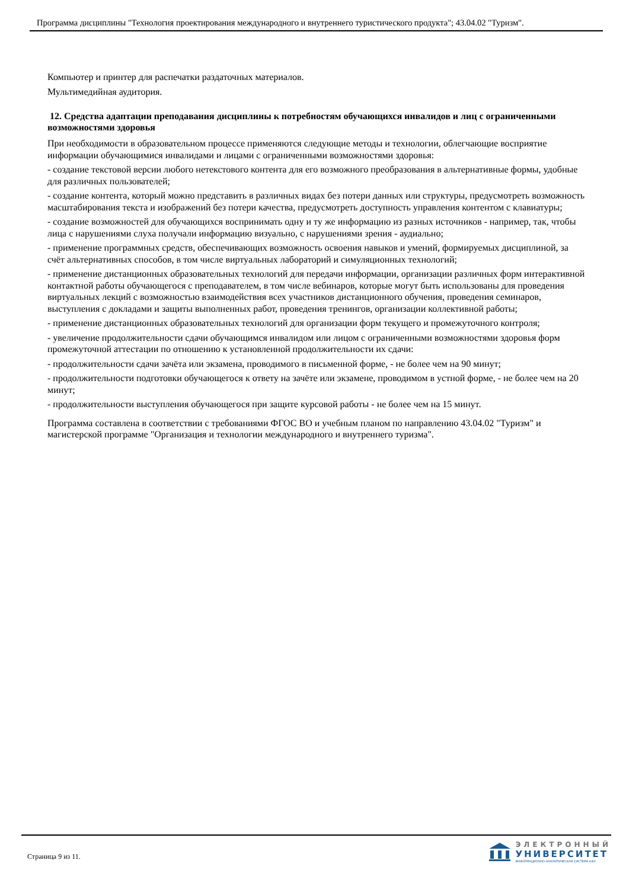Программа дисциплины "Технология проектирования международного и внутреннего туристического продукта"; 43.04.02 "Туризм".
Компьютер и принтер для распечатки раздаточных материалов.
Мультимедийная аудитория.
12. Средства адаптации преподавания дисциплины к потребностям обучающихся инвалидов и лиц с ограниченными возможностями здоровья
При необходимости в образовательном процессе применяются следующие методы и технологии, облегчающие восприятие информации обучающимися инвалидами и лицами с ограниченными возможностями здоровья:
- создание текстовой версии любого нетекстового контента для его возможного преобразования в альтернативные формы, удобные для различных пользователей;
- создание контента, который можно представить в различных видах без потери данных или структуры, предусмотреть возможность масштабирования текста и изображений без потери качества, предусмотреть доступность управления контентом с клавиатуры;
- создание возможностей для обучающихся воспринимать одну и ту же информацию из разных источников - например, так, чтобы лица с нарушениями слуха получали информацию визуально, с нарушениями зрения - аудиально;
- применение программных средств, обеспечивающих возможность освоения навыков и умений, формируемых дисциплиной, за счёт альтернативных способов, в том числе виртуальных лабораторий и симуляционных технологий;
- применение дистанционных образовательных технологий для передачи информации, организации различных форм интерактивной контактной работы обучающегося с преподавателем, в том числе вебинаров, которые могут быть использованы для проведения виртуальных лекций с возможностью взаимодействия всех участников дистанционного обучения, проведения семинаров, выступления с докладами и защиты выполненных работ, проведения тренингов, организации коллективной работы;
- применение дистанционных образовательных технологий для организации форм текущего и промежуточного контроля;
- увеличение продолжительности сдачи обучающимся инвалидом или лицом с ограниченными возможностями здоровья форм промежуточной аттестации по отношению к установленной продолжительности их сдачи:
- продолжительности сдачи зачёта или экзамена, проводимого в письменной форме, - не более чем на 90 минут;
- продолжительности подготовки обучающегося к ответу на зачёте или экзамене, проводимом в устной форме, - не более чем на 20 минут;
- продолжительности выступления обучающегося при защите курсовой работы - не более чем на 15 минут.
Программа составлена в соответствии с требованиями ФГОС ВО и учебным планом по направлению 43.04.02 "Туризм" и магистерской программе "Организация и технологии международного и внутреннего туризма".
Страница 9 из 11.
ЭЛЕКТРОННЫЙ
УНИВЕРСИТЕТ
ИНФОРМАЦИОННО-АНАЛИТИЧЕСКАЯ СИСТЕМА КФУ